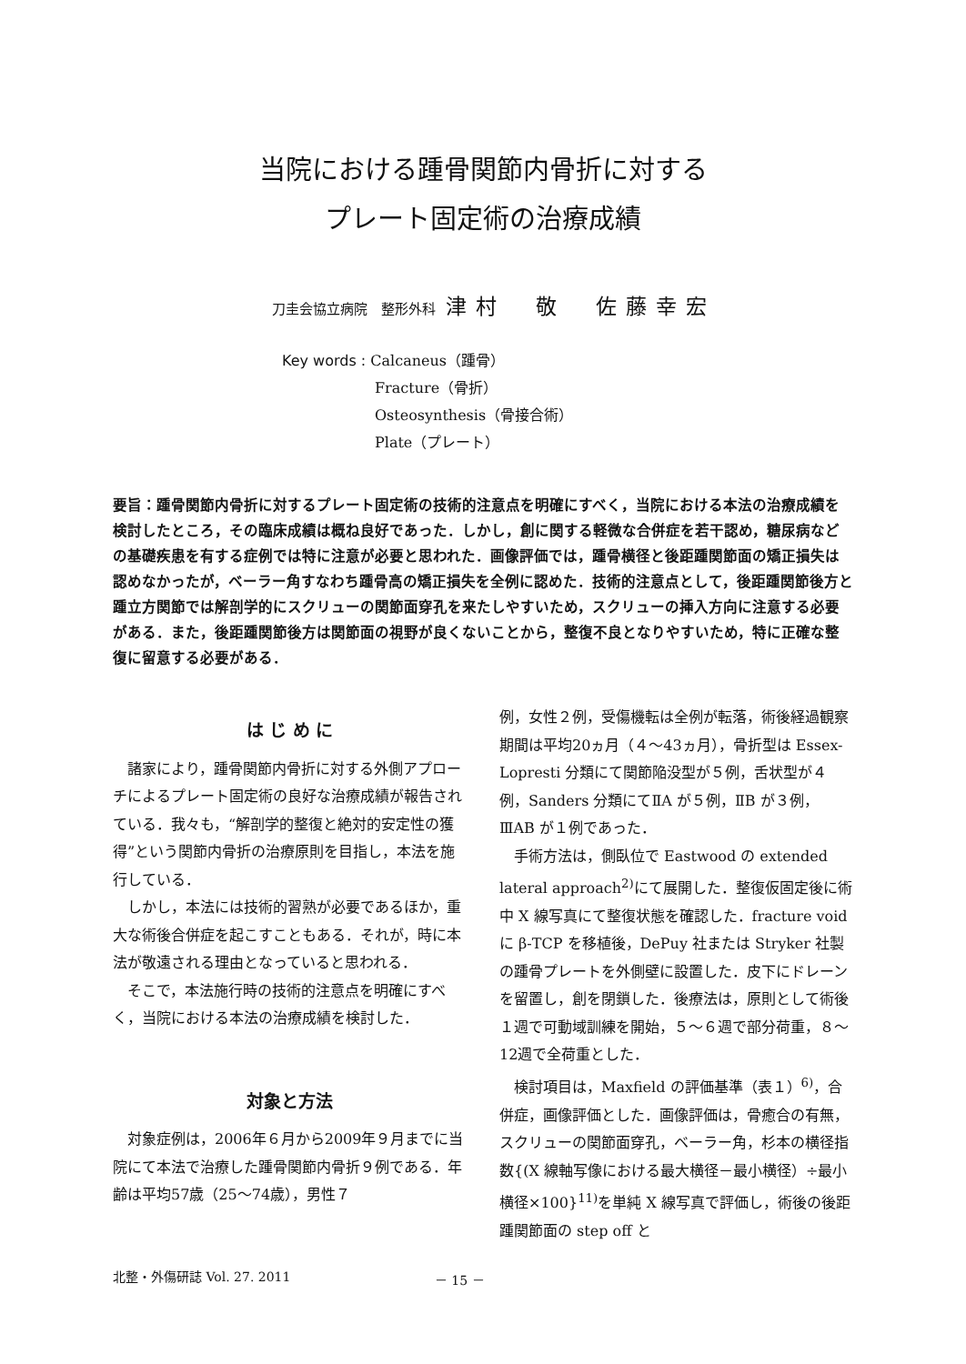当院における踵骨関節内骨折に対する
プレート固定術の治療成績
刀圭会協立病院　整形外科 津村　敬　佐藤幸宏
Key words : Calcaneus（踵骨）
Fracture（骨折）
Osteosynthesis（骨接合術）
Plate（プレート）
要旨：踵骨関節内骨折に対するプレート固定術の技術的注意点を明確にすべく，当院における本法の治療成績を検討したところ，その臨床成績は概ね良好であった．しかし，創に関する軽微な合併症を若干認め，糖尿病などの基礎疾患を有する症例では特に注意が必要と思われた．画像評価では，踵骨横径と後距踵関節面の矯正損失は認めなかったが，ベーラー角すなわち踵骨高の矯正損失を全例に認めた．技術的注意点として，後距踵関節後方と踵立方関節では解剖学的にスクリューの関節面穿孔を来たしやすいため，スクリューの挿入方向に注意する必要がある．また，後距踵関節後方は関節面の視野が良くないことから，整復不良となりやすいため，特に正確な整復に留意する必要がある．
は じ め に
諸家により，踵骨関節内骨折に対する外側アプローチによるプレート固定術の良好な治療成績が報告されている．我々も，“解剖学的整復と絶対的安定性の獲得”という関節内骨折の治療原則を目指し，本法を施行している．
しかし，本法には技術的習熟が必要であるほか，重大な術後合併症を起こすこともある．それが，時に本法が敬遠される理由となっていると思われる．
そこで，本法施行時の技術的注意点を明確にすべく，当院における本法の治療成績を検討した．
対象と方法
対象症例は，2006年６月から2009年９月までに当院にて本法で治療した踵骨関節内骨折９例である．年齢は平均57歳（25～74歳），男性７
例，女性２例，受傷機転は全例が転落，術後経過観察期間は平均20ヵ月（４～43ヵ月），骨折型は Essex-Lopresti 分類にて関節陥没型が５例，舌状型が４例，Sanders 分類にてⅡA が５例，ⅡB が３例，ⅢAB が１例であった．
手術方法は，側臥位で Eastwood の extended lateral approach<sup>2)</sup>にて展開した．整復仮固定後に術中 X 線写真にて整復状態を確認した．fracture void に β-TCP を移植後，DePuy 社または Stryker 社製の踵骨プレートを外側壁に設置した．皮下にドレーンを留置し，創を閉鎖した．後療法は，原則として術後１週で可動域訓練を開始，５～６週で部分荷重，８～12週で全荷重とした．
検討項目は，Maxfield の評価基準（表１）<sup>6)</sup>，合併症，画像評価とした．画像評価は，骨癒合の有無，スクリューの関節面穿孔，ベーラー角，杉本の横径指数{(X 線軸写像における最大横径－最小横径）÷最小横径×100}<sup>11)</sup>を単純 X 線写真で評価し，術後の後距踵関節面の step off と
北整・外傷研誌 Vol. 27. 2011 － 15 －